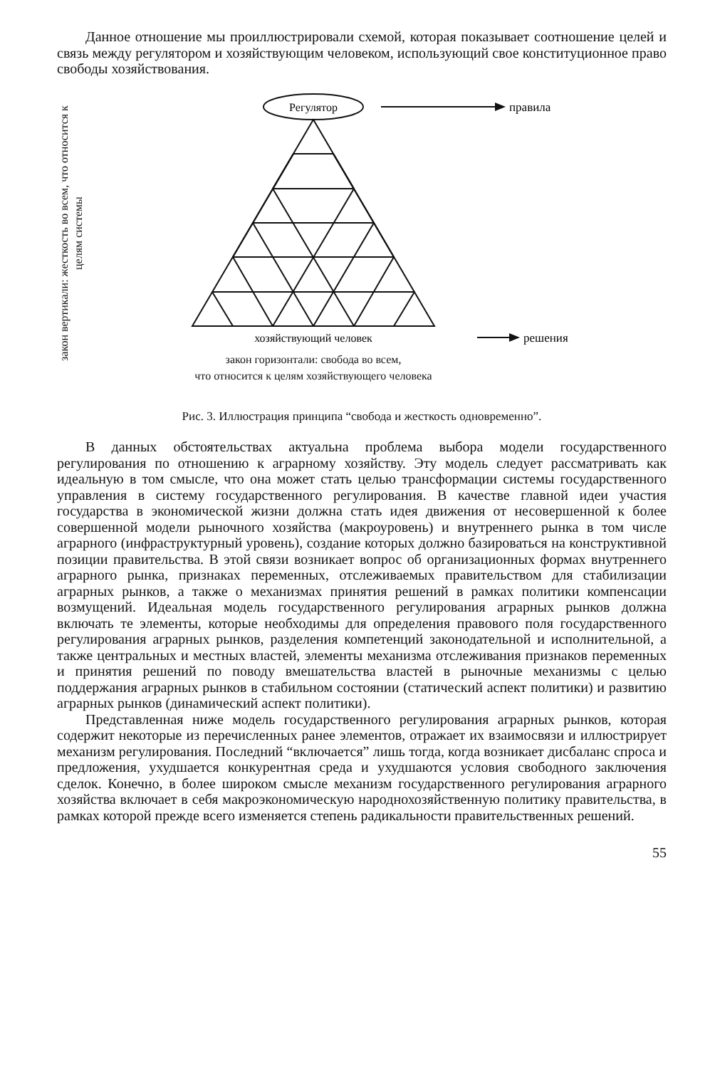Данное отношение мы проиллюстрировали схемой, которая показывает соотношение целей и связь между регулятором и хозяйствующим человеком, использующий свое конституционное право свободы хозяйствования.
закон вертикали: жесткость во всем, что относится к целям системы
Регулятор
правила
хозяйствующий человек
решения
закон горизонтали: свобода во всем,
что относится к целям хозяйствующего человека
Рис. 3. Иллюстрация принципа “свобода и жесткость одновременно”.
В данных обстоятельствах актуальна проблема выбора модели государственного регулирования по отношению к аграрному хозяйству. Эту модель следует рассматривать как идеальную в том смысле, что она может стать целью трансформации системы государственного управления в систему государственного регулирования. В качестве главной идеи участия государства в экономической жизни должна стать идея движения от несовершенной к более совершенной модели рыночного хозяйства (макроуровень) и внутреннего рынка в том числе аграрного (инфраструктурный уровень), создание которых должно базироваться на конструктивной позиции правительства. В этой связи возникает вопрос об организационных формах внутреннего аграрного рынка, признаках переменных, отслеживаемых правительством для стабилизации аграрных рынков, а также о механизмах принятия решений в рамках политики компенсации возмущений. Идеальная модель государственного регулирования аграрных рынков должна включать те элементы, которые необходимы для определения правового поля государственного регулирования аграрных рынков, разделения компетенций законодательной и исполнительной, а также центральных и местных властей, элементы механизма отслеживания признаков переменных и принятия решений по поводу вмешательства властей в рыночные механизмы с целью поддержания аграрных рынков в стабильном состоянии (статический аспект политики) и развитию аграрных рынков (динамический аспект политики).
Представленная ниже модель государственного регулирования аграрных рынков, которая содержит некоторые из перечисленных ранее элементов, отражает их взаимосвязи и иллюстрирует механизм регулирования. Последний “включается” лишь тогда, когда возникает дисбаланс спроса и предложения, ухудшается конкурентная среда и ухудшаются условия свободного заключения сделок. Конечно, в более широком смысле механизм государственного регулирования аграрного хозяйства включает в себя макроэкономическую народнохозяйственную политику правительства, в рамках которой прежде всего изменяется степень радикальности правительственных решений.
55